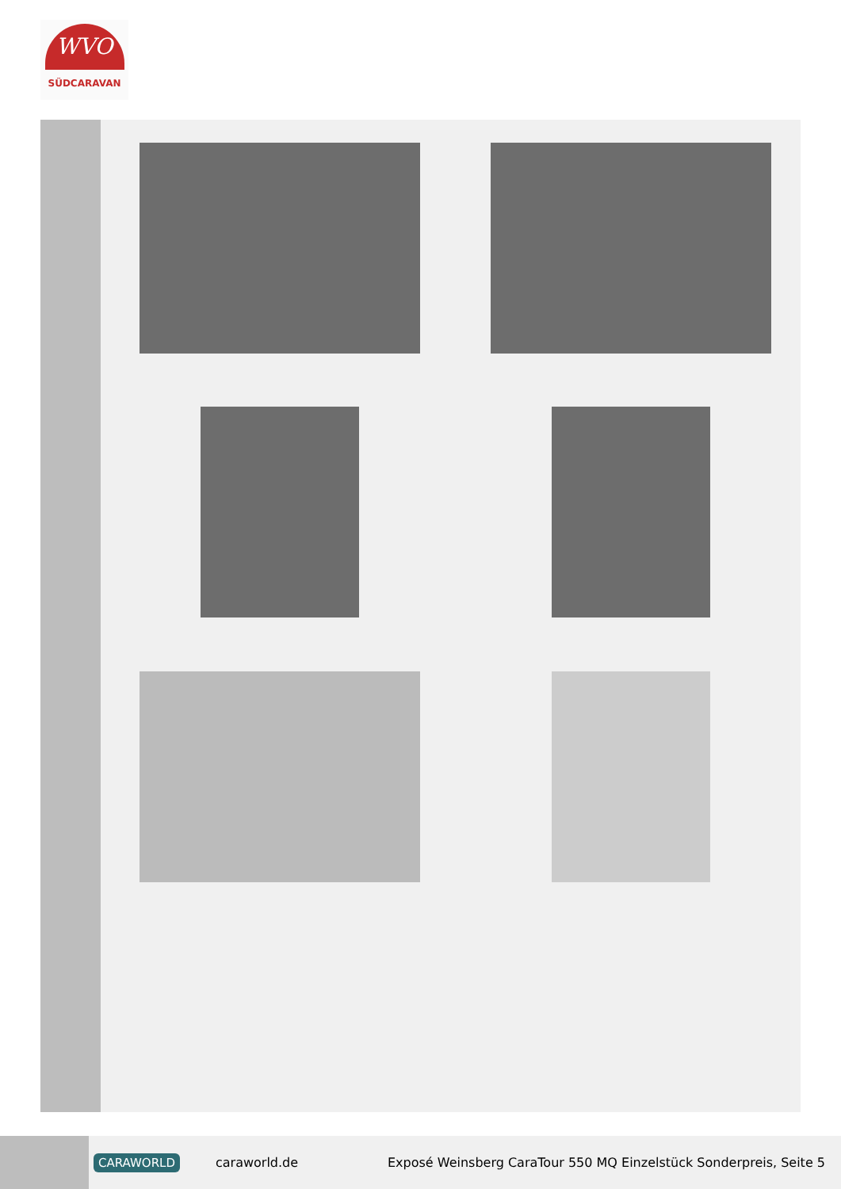WVO
SÜDCARAVAN
CARAWORLD caraworld.de Exposé Weinsberg CaraTour 550 MQ Einzelstück Sonderpreis, Seite 5